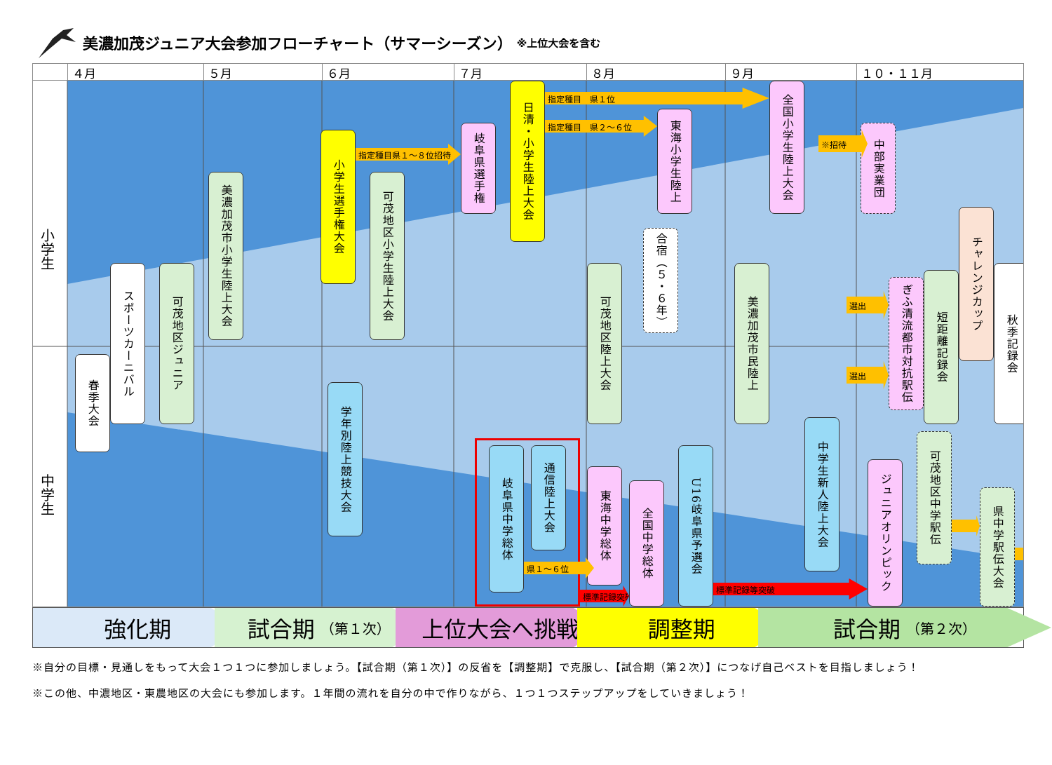美濃加茂ジュニア大会参加フローチャート（サマーシーズン） ※上位大会を含む
４月 ５月 ６月 ７月 ８月 ９月 １０・１１月
小学生
中学生
春季大会
スポーツカーニバル
可茂地区ジュニア
美濃加茂市小学生陸上大会
小学生選手権大会
指定種目県１～８位招待
可茂地区小学生陸上大会
学年別陸上競技大会
岐阜県選手権
日清・小学生陸上大会
指定種目　県１位
指定種目　県２～６位
東海小学生陸上
全国小学生陸上大会
合宿（５・６年）
可茂地区陸上大会
美濃加茂市民陸上
※招待
中部実業団
チャレンジカップ
選出
ぎふ清流都市対抗駅伝
短距離記録会
秋季記録会
選出
岐阜県中学総体
通信陸上大会
県１～６位
東海中学総体
標準記録突破
全国中学総体
U16岐阜県予選会
標準記録等突破
中学生新人陸上大会
ジュニアオリンピック
可茂地区中学駅伝
県中学駅伝大会
強化期 試合期 （第１次）
上位大会へ挑戦 調整期 試合期 （第２次）
※自分の目標・見通しをもって大会１つ１つに参加しましょう。【試合期（第１次）】の反省を【調整期】で克服し、【試合期（第２次）】につなげ自己ベストを目指しましょう！
※この他、中濃地区・東農地区の大会にも参加します。１年間の流れを自分の中で作りながら、１つ１つステップアップをしていきましょう！